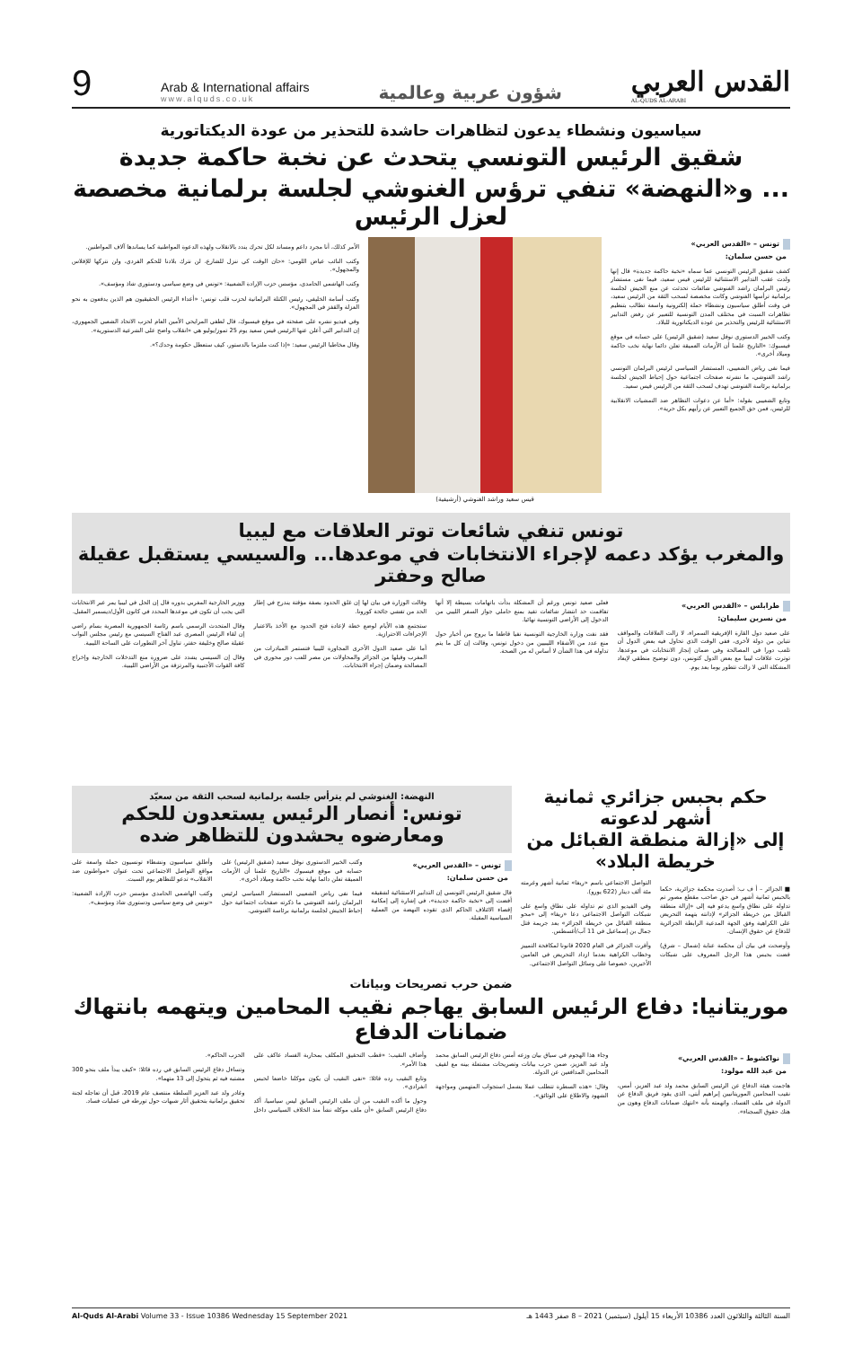القدس العربي
AL-QUDS AL-ARABI
شؤون عربية وعالمية
Arab & International affairs
www.alquds.co.uk
9
سياسيون ونشطاء يدعون لتظاهرات حاشدة للتحذير من عودة الديكتاتورية
شقيق الرئيس التونسي يتحدث عن نخبة حاكمة جديدة
... و«النهضة» تنفي ترؤس الغنوشي لجلسة برلمانية مخصصة لعزل الرئيس
تونس – «القدس العربي»
من حسن سلمان:
كشف شقيق الرئيس التونسي عما سماه «نخبة حاكمة جديدة» قال إنها ولدت عقب التدابير الاستثنائية للرئيس قيس سعيد، فيما نفى مستشار رئيس البرلمان راشد الغنوشي شائعات تحدثت عن منع الجيش لجلسة برلمانية ترأسها الغنوشي وكانت مخصصة لسحب الثقة من الرئيس سعيد، في وقت أطلق سياسيون ونشطاء حملة إلكترونية واسعة تطالب بتنظيم تظاهرات السبت في مختلف المدن التونسية للتعبير عن رفض التدابير الاستثنائية للرئيس والتحذير من عودة الديكتاتورية للبلاد.
وكتب الخبير الدستوري نوفل سعيد (شقيق الرئيس) على حسابه في موقع فيسبوك: «التاريخ علمنا أن الأزمات العميقة تعلن دائما نهاية نخب حاكمة وميلاد أخرى».
فيما نفى رياض الشعيبي، المستشار السياسي لرئيس البرلمان التونسي راشد الغنوشي، ما نشرته صفحات اجتماعية حول إحباط الجيش لجلسة برلمانية برئاسة الغنوشي تهدف لسحب الثقة من الرئيس قيس سعيد.
وتابع الشعيبي بقوله: «أما عن دعوات التظاهر ضد التمشيات الانقلابية للرئيس، فمن حق الجميع التعبير عن رأيهم بكل حرية».
قيس سعيد وراشد الغنوشي (أرشيفية)
الأمر كذلك، أنا مجرد داعم ومساند لكل تحرك يندد بالانقلاب ولهذه الدعوة المواطنية كما يساندها آلاف المواطنين.
وكتب النائب عياض اللومي: «حان الوقت كي ننزل للشارع، لن نترك بلادنا للحكم الفردي، ولن نتركها للإفلاس والمجهول».
وكتب الهاشمي الحامدي، مؤسس حزب الإرادة الشعبية: «تونس في وضع سياسي ودستوري شاذ ومؤسف».
وكتب أسامة الخليفي، رئيس الكتلة البرلمانية لحزب قلب تونس: «أعداء الرئيس الحقيقيون هم الذين يدفعون به نحو العزلة والقفز في المجهول».
وفي فيديو نشره على صفحته في موقع فيسبوك، قال لطفي المرايحي الأمين العام لحزب الاتحاد الشعبي الجمهوري، إن التدابير التي أعلن عنها الرئيس قيس سعيد يوم 25 تموز/يوليو هي «انقلاب واضح على الشرعية الدستورية».
وقال مخاطبا الرئيس سعيد: «إذا كنت ملتزما بالدستور، كيف ستعطل حكومة وحدك؟».
تونس تنفي شائعات توتر العلاقات مع ليبيا
والمغرب يؤكد دعمه لإجراء الانتخابات في موعدها... والسيسي يستقبل عقيلة صالح وحفتر
طرابلس – «القدس العربي»
من نسرين سليمان:
على صعيد دول القارة الإفريقية السمراء، لا زالت العلاقات والمواقف تتباين من دولة لأخرى، ففي الوقت الذي تحاول فيه بعض الدول أن تلعب دورا في المصالحة وفي ضمان إنجاز الانتخابات في موعدها، توترت علاقات ليبيا مع بعض الدول كتونس، دون توضيح منطقي لإبعاد المشكلة التي لا زالت تتطور يوما بعد يوم.
فعلى صعيد تونس ورغم أن المشكلة بدأت باتهامات بسيطة إلا أنها تفاقمت حد انتشار شائعات تفيد بمنع حاملي جواز السفر الليبي من الدخول إلى الأراضي التونسية نهائيا.
فقد نفت وزارة الخارجية التونسية نفيا قاطعا ما يروج من أخبار حول منع عدد من الأشقاء الليبيين من دخول تونس، وقالت إن كل ما يتم تداوله في هذا الشأن لا أساس له من الصحة.
وقالت الوزارة في بيان لها إن غلق الحدود بصفة مؤقتة يندرج في إطار الحد من تفشي جائحة كورونا.
ستجتمع هذه الأيام لوضع خطة لإعادة فتح الحدود مع الأخذ بالاعتبار الإجراءات الاحترازية.
أما على صعيد الدول الأخرى المجاورة لليبيا فتستمر المبادرات من المغرب وقبلها من الجزائر والمحاولات من مصر للعب دور محوري في المصالحة وضمان إجراء الانتخابات.
ووزير الخارجية المغربي بدوره قال إن الحل في ليبيا يمر عبر الانتخابات التي يجب أن تكون في موعدها المحدد في كانون الأول/ديسمبر المقبل.
وقال المتحدث الرسمي باسم رئاسة الجمهورية المصرية بسام راضي إن لقاء الرئيس المصري عبد الفتاح السيسي مع رئيس مجلس النواب عقيلة صالح وخليفة حفتر، تناول آخر التطورات على الساحة الليبية.
وقال إن السيسي يشدد على ضرورة منع التدخلات الخارجية وإخراج كافة القوات الأجنبية والمرتزقة من الأراضي الليبية.
حكم بحبس جزائري ثمانية أشهر لدعوته
إلى «إزالة منطقة القبائل من خريطة البلاد»
■ الجزائر – أ ف ب: أصدرت محكمة جزائرية، حكما بالحبس ثمانية أشهر في حق صاحب مقطع مصور تم تداوله على نطاق واسع يدعو فيه إلى «إزالة منطقة القبائل من خريطة الجزائر» لإدانته بتهمة التحريض على الكراهية وفق الجهة المدعية الرابطة الجزائرية للدفاع عن حقوق الإنسان.
وأوضحت في بيان أن محكمة عنابة (شمال – شرق) قضت بحبس هذا الرجل المعروف على شبكات التواصل الاجتماعي باسم «ريفا» ثمانية أشهر وغرمته مئة ألف دينار (622 يورو).
وفي الفيديو الذي تم تداوله على نطاق واسع على شبكات التواصل الاجتماعي دعا «ريفا» إلى «محو منطقة القبائل من خريطة الجزائر» بعد جريمة قتل جمال بن إسماعيل في 11 آب/أغسطس.
وأقرت الجزائر في العام 2020 قانونا لمكافحة التمييز وخطاب الكراهية بعدما ازداد التحريض في العامين الأخيرين، خصوصا على وسائل التواصل الاجتماعي.
النهضة: الغنوشي لم يترأس جلسة برلمانية لسحب الثقة من سعيّد
تونس: أنصار الرئيس يستعدون للحكم ومعارضوه يحشدون للتظاهر ضده
تونس – «القدس العربي»
من حسن سلمان:
قال شقيق الرئيس التونسي إن التدابير الاستثنائية لشقيقه أفضت إلى «نخبة حاكمة جديدة»، في إشارة إلى إمكانية إقصاء الائتلاف الحاكم الذي تقوده النهضة من العملية السياسية المقبلة.
وكتب الخبير الدستوري نوفل سعيد (شقيق الرئيس) على حسابه في موقع فيسبوك «التاريخ علمنا أن الأزمات العميقة تعلن دائما نهاية نخب حاكمة وميلاد أخرى».
فيما نفى رياض الشعيبي المستشار السياسي لرئيس البرلمان راشد الغنوشي ما ذكرته صفحات اجتماعية حول إحباط الجيش لجلسة برلمانية برئاسة الغنوشي.
وأطلق سياسيون ونشطاء تونسيون حملة واسعة على مواقع التواصل الاجتماعي تحت عنوان «مواطنون ضد الانقلاب» تدعو للتظاهر يوم السبت.
وكتب الهاشمي الحامدي مؤسس حزب الإرادة الشعبية: «تونس في وضع سياسي ودستوري شاذ ومؤسف».
ضمن حرب تصريحات وبيانات
موريتانيا: دفاع الرئيس السابق يهاجم نقيب المحامين ويتهمه بانتهاك ضمانات الدفاع
نواكشوط – «القدس العربي»
من عبد الله مولود:
هاجمت هيئة الدفاع عن الرئيس السابق محمد ولد عبد العزيز، أمس، نقيب المحامين الموريتانيين إبراهيم أبتي، الذي يقود فريق الدفاع عن الدولة في ملف الفساد، واتهمته بأنه «انتهك ضمانات الدفاع وهون من هتك حقوق السجناء».
وجاء هذا الهجوم في سياق بيان وزعه أمس دفاع الرئيس السابق محمد ولد عبد العزيز، ضمن حرب بيانات وتصريحات مشتعلة بينه مع لفيف المحامين المدافعين عن الدولة.
وقال: «هذه السطرة تتطلب عملا يشمل استجواب المتهمين ومواجهة الشهود والاطلاع على الوثائق».
وأضاف النقيب: «قطب التحقيق المكلف بمحاربة الفساد عاكف على هذا الأمر».
وتابع النقيب رده قائلا: «نفى النقيب أن يكون موكلنا خاضعا لحبس انفرادي».
وحول ما أكده النقيب من أن ملف الرئيس السابق ليس سياسيا، أكد دفاع الرئيس السابق «أن ملف موكله نشأ منذ الخلاف السياسي داخل الحزب الحاكم».
وتساءل دفاع الرئيس السابق في رده قائلا: «كيف يبدأ ملف بنحو 300 مشتبه فيه ثم يتحول إلى 13 متهما».
وغادر ولد عبد العزيز السلطة منتصف عام 2019، قبل أن تعاجله لجنة تحقيق برلمانية بتحقيق أثار شبهات حول تورطه في عمليات فساد.
السنة الثالثة والثلاثون العدد 10386 الأربعاء 15 أيلول (سبتمبر) 2021 – 8 صفر 1443 هـ Al-Quds Al-Arabi Volume 33 - Issue 10386 Wednesday 15 September 2021